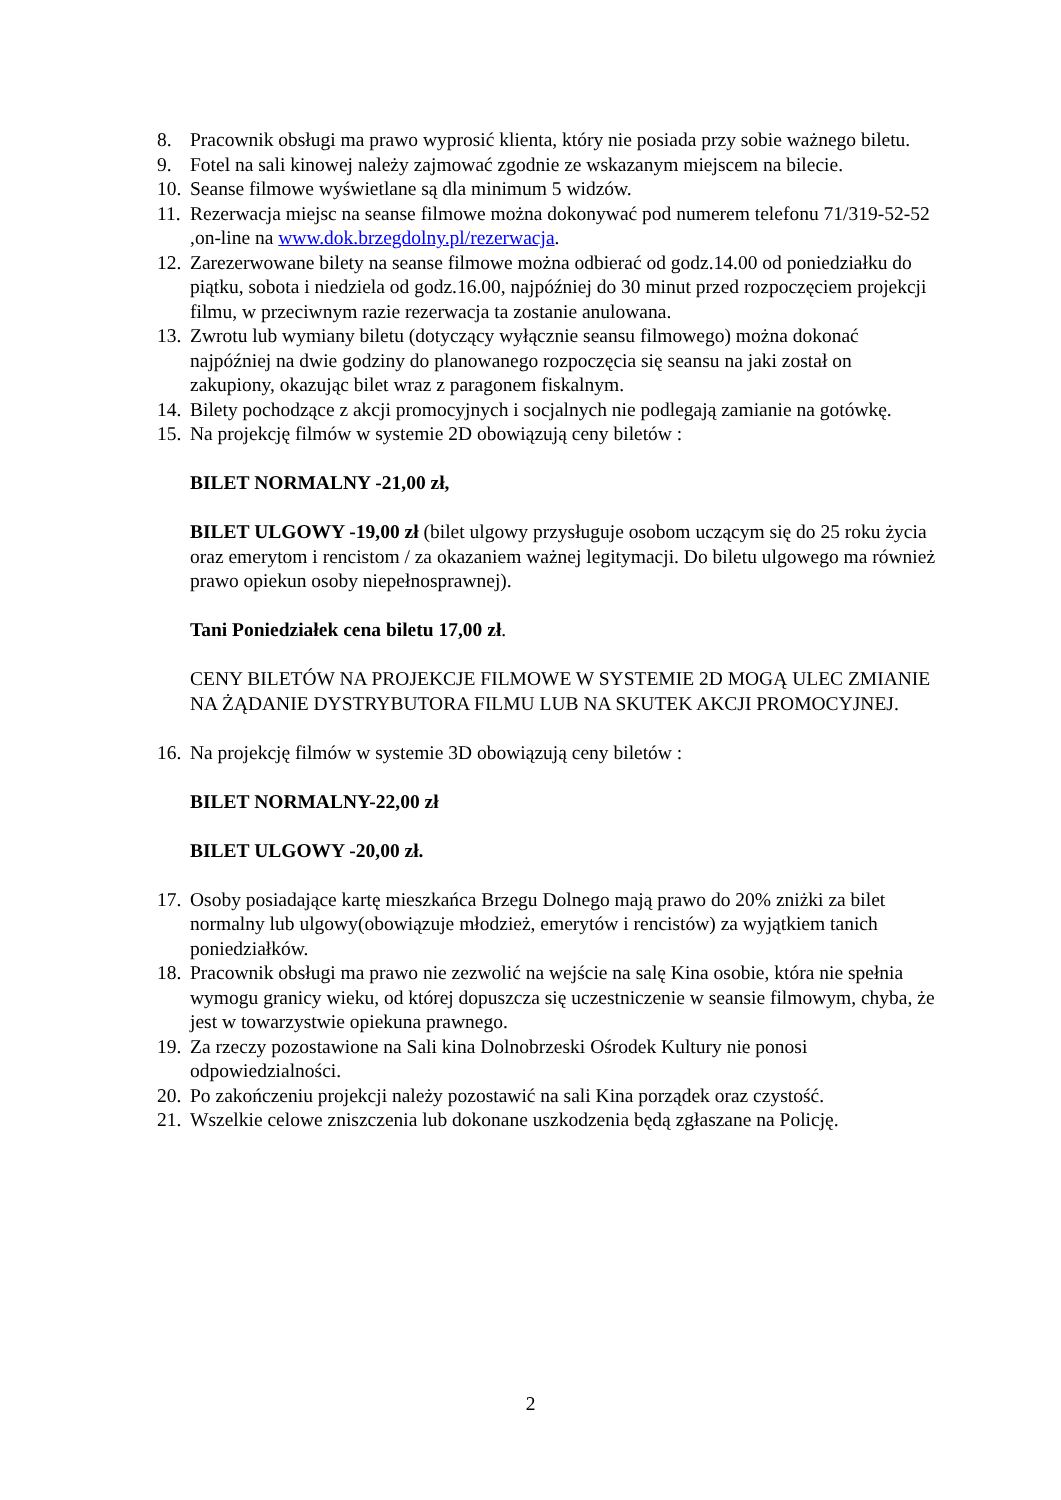8. Pracownik obsługi ma prawo wyprosić klienta, który nie posiada przy sobie ważnego biletu.
9. Fotel na sali kinowej należy zajmować zgodnie ze wskazanym miejscem na bilecie.
10. Seanse filmowe wyświetlane są dla minimum 5 widzów.
11. Rezerwacja miejsc na seanse filmowe można dokonywać pod numerem telefonu 71/319-52-52 ,on-line na www.dok.brzegdolny.pl/rezerwacja.
12. Zarezerwowane bilety na seanse filmowe można odbierać od godz.14.00 od poniedziałku do piątku, sobota i niedziela od godz.16.00, najpóźniej do 30 minut przed rozpoczęciem projekcji filmu, w przeciwnym razie rezerwacja ta zostanie anulowana.
13. Zwrotu lub wymiany biletu (dotyczący wyłącznie seansu filmowego) można dokonać najpóźniej na dwie godziny do planowanego rozpoczęcia się seansu na jaki został on zakupiony, okazując bilet wraz z paragonem fiskalnym.
14. Bilety pochodzące z akcji promocyjnych i socjalnych nie podlegają zamianie na gotówkę.
15. Na projekcję filmów w systemie 2D obowiązują ceny biletów :
BILET NORMALNY -21,00 zł,
BILET ULGOWY -19,00 zł (bilet ulgowy przysługuje osobom uczącym się do 25 roku życia oraz emerytom i rencistom / za okazaniem ważnej legitymacji. Do biletu ulgowego ma również prawo opiekun osoby niepełnosprawnej).
Tani Poniedziałek cena biletu 17,00 zł.
CENY BILETÓW NA PROJEKCJE FILMOWE W SYSTEMIE 2D MOGĄ ULEC ZMIANIE NA ŻĄDANIE DYSTRYBUTORA FILMU LUB NA SKUTEK AKCJI PROMOCYJNEJ.
16. Na projekcję filmów w systemie 3D obowiązują ceny biletów :
BILET NORMALNY-22,00 zł
BILET ULGOWY -20,00 zł.
17. Osoby posiadające kartę mieszkańca Brzegu Dolnego mają prawo do 20% zniżki za bilet normalny lub ulgowy(obowiązuje młodzież, emerytów i rencistów) za wyjątkiem tanich poniedziałków.
18. Pracownik obsługi ma prawo nie zezwolić na wejście na salę Kina osobie, która nie spełnia wymogu granicy wieku, od której dopuszcza się uczestniczenie w seansie filmowym, chyba, że jest w towarzystwie opiekuna prawnego.
19. Za rzeczy pozostawione na Sali kina Dolnobrzeski Ośrodek Kultury nie ponosi odpowiedzialności.
20. Po zakończeniu projekcji należy pozostawić na sali Kina porządek oraz czystość.
21. Wszelkie celowe zniszczenia lub dokonane uszkodzenia będą zgłaszane na Policję.
2